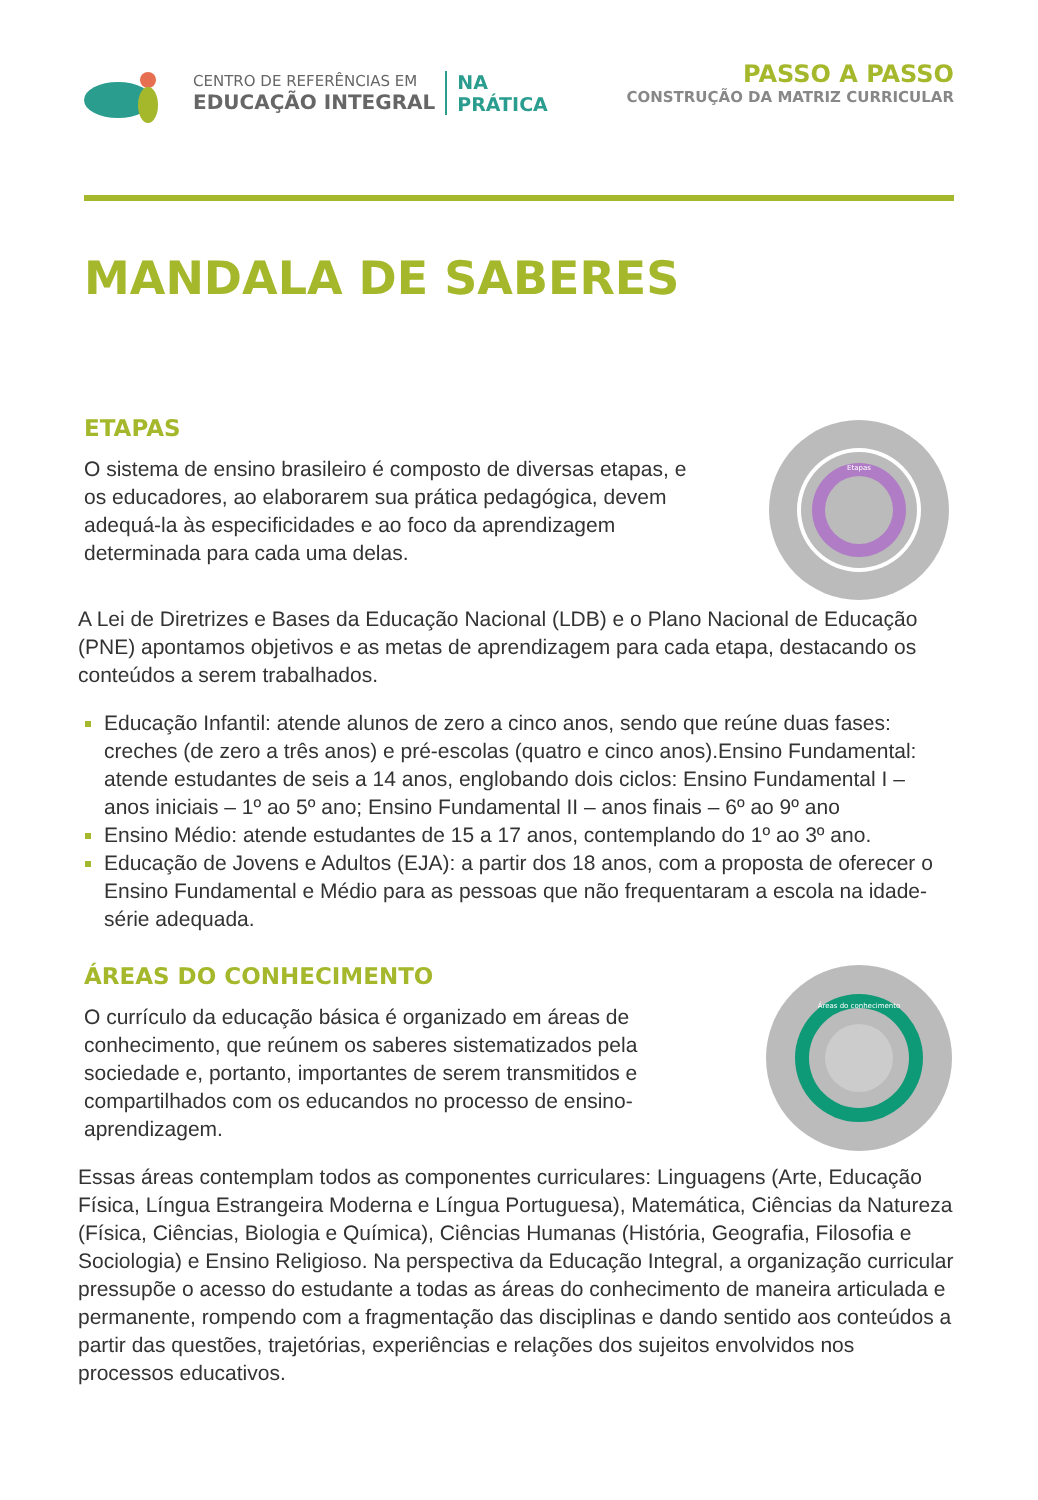CENTRO DE REFERÊNCIAS EM
EDUCAÇÃO INTEGRAL
NA
PRÁTICA
PASSO A PASSO
CONSTRUÇÃO DA MATRIZ CURRICULAR
MANDALA DE SABERES
ETAPAS
O sistema de ensino brasileiro é composto de diversas etapas, e os educadores, ao elaborarem sua prática pedagógica, devem adequá-la às especificidades e ao foco da aprendizagem determinada para cada uma delas.
Etapas
A Lei de Diretrizes e Bases da Educação Nacional (LDB) e o Plano Nacional de Educação (PNE) apontamos objetivos e as metas de aprendizagem para cada etapa, destacando os conteúdos a serem trabalhados.
Educação Infantil: atende alunos de zero a cinco anos, sendo que reúne duas fases: creches (de zero a três anos) e pré-escolas (quatro e cinco anos).Ensino Fundamental: atende estudantes de seis a 14 anos, englobando dois ciclos: Ensino Fundamental I – anos iniciais – 1º ao 5º ano; Ensino Fundamental II – anos finais – 6º ao 9º ano
Ensino Médio: atende estudantes de 15 a 17 anos, contemplando do 1º ao 3º ano.
Educação de Jovens e Adultos (EJA): a partir dos 18 anos, com a proposta de oferecer o Ensino Fundamental e Médio para as pessoas que não frequentaram a escola na idade-série adequada.
ÁREAS DO CONHECIMENTO
O currículo da educação básica é organizado em áreas de conhecimento, que reúnem os saberes sistematizados pela sociedade e, portanto, importantes de serem transmitidos e compartilhados com os educandos no processo de ensino-aprendizagem.
Áreas do conhecimento
Essas áreas contemplam todos as componentes curriculares: Linguagens (Arte, Educação Física, Língua Estrangeira Moderna e Língua Portuguesa), Matemática, Ciências da Natureza (Física, Ciências, Biologia e Química), Ciências Humanas (História, Geografia, Filosofia e Sociologia) e Ensino Religioso. Na perspectiva da Educação Integral, a organização curricular pressupõe o acesso do estudante a todas as áreas do conhecimento de maneira articulada e permanente, rompendo com a fragmentação das disciplinas e dando sentido aos conteúdos a partir das questões, trajetórias, experiências e relações dos sujeitos envolvidos nos processos educativos.